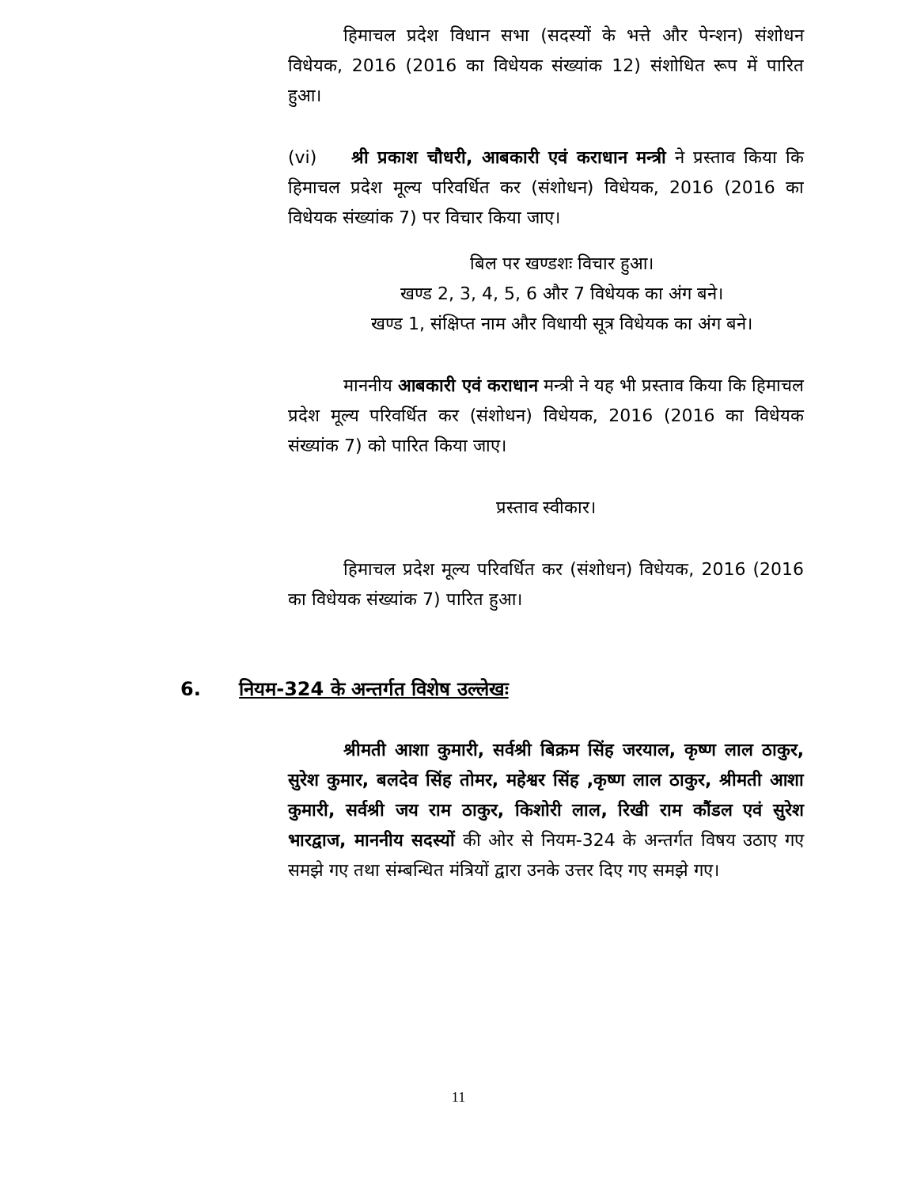हिमाचल प्रदेश विधान सभा (सदस्यों के भत्ते और पेन्शन) संशोधन विधेयक, 2016 (2016 का विधेयक संख्यांक 12) संशोधित रूप में पारित हुआ।
(vi) श्री प्रकाश चौधरी, आबकारी एवं कराधान मन्त्री ने प्रस्ताव किया कि हिमाचल प्रदेश मूल्य परिवर्धित कर (संशोधन) विधेयक, 2016 (2016 का विधेयक संख्यांक 7) पर विचार किया जाए।
बिल पर खण्डशः विचार हुआ।
खण्ड 2, 3, 4, 5, 6 और 7 विधेयक का अंग बने।
खण्ड 1, संक्षिप्त नाम और विधायी सूत्र विधेयक का अंग बने।
माननीय आबकारी एवं कराधान मन्त्री ने यह भी प्रस्ताव किया कि हिमाचल प्रदेश मूल्य परिवर्धित कर (संशोधन) विधेयक, 2016 (2016 का विधेयक संख्यांक 7) को पारित किया जाए।
प्रस्ताव स्वीकार।
हिमाचल प्रदेश मूल्य परिवर्धित कर (संशोधन) विधेयक, 2016 (2016 का विधेयक संख्यांक 7) पारित हुआ।
6. नियम-324 के अन्तर्गत विशेष उल्लेखः
श्रीमती आशा कुमारी, सर्वश्री बिक्रम सिंह जरयाल, कृष्ण लाल ठाकुर, सुरेश कुमार, बलदेव सिंह तोमर, महेश्वर सिंह ,कृष्ण लाल ठाकुर, श्रीमती आशा कुमारी, सर्वश्री जय राम ठाकुर, किशोरी लाल, रिखी राम कौंडल एवं सुरेश भारद्वाज, माननीय सदस्यों की ओर से नियम-324 के अन्तर्गत विषय उठाए गए समझे गए तथा संम्बन्धित मंत्रियों द्वारा उनके उत्तर दिए गए समझे गए।
11